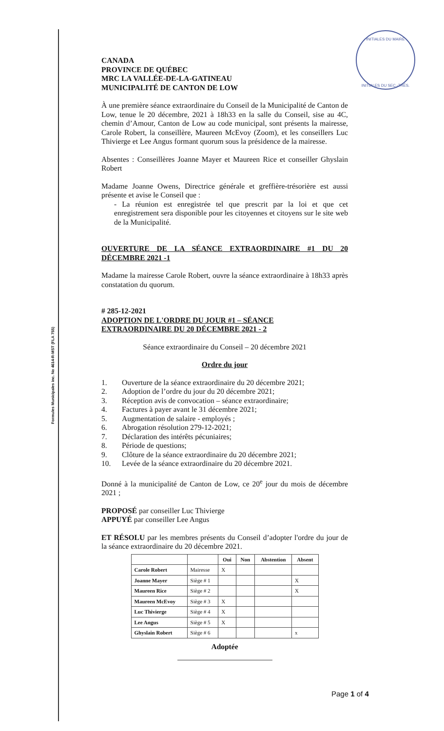Formules Municipales inc. No 4614-R-MST (FLA 755)
INITIALES DU MAIRE
INITIALES DU SEC.-TRÉS.
CANADA
PROVINCE DE QUÉBEC
MRC LA VALLÉE-DE-LA-GATINEAU
MUNICIPALITÉ DE CANTON DE LOW
À une première séance extraordinaire du Conseil de la Municipalité de Canton de Low, tenue le 20 décembre, 2021 à 18h33 en la salle du Conseil, sise au 4C, chemin d’Amour, Canton de Low au code municipal, sont présents la mairesse, Carole Robert, la conseillère, Maureen McEvoy (Zoom), et les conseillers Luc Thivierge et Lee Angus formant quorum sous la présidence de la mairesse.
Absentes : Conseillères Joanne Mayer et Maureen Rice et conseiller Ghyslain Robert
Madame Joanne Owens, Directrice générale et greffière-trésorière est aussi présente et avise le Conseil que :
- La réunion est enregistrée tel que prescrit par la loi et que cet enregistrement sera disponible pour les citoyennes et citoyens sur le site web de la Municipalité.
OUVERTURE DE LA SÉANCE EXTRAORDINAIRE #1 DU 20 DÉCEMBRE 2021 -1
Madame la mairesse Carole Robert, ouvre la séance extraordinaire à 18h33 après constatation du quorum.
# 285-12-2021
ADOPTION DE L'ORDRE DU JOUR #1 – SÉANCE
EXTRAORDINAIRE DU 20 DÉCEMBRE 2021 - 2
Séance extraordinaire du Conseil – 20 décembre 2021
Ordre du jour
1. Ouverture de la séance extraordinaire du 20 décembre 2021;
2. Adoption de l’ordre du jour du 20 décembre 2021;
3. Réception avis de convocation – séance extraordinaire;
4. Factures à payer avant le 31 décembre 2021;
5. Augmentation de salaire - employés ;
6. Abrogation résolution 279-12-2021;
7. Déclaration des intérêts pécuniaires;
8. Période de questions;
9. Clôture de la séance extraordinaire du 20 décembre 2021;
10. Levée de la séance extraordinaire du 20 décembre 2021.
Donné à la municipalité de Canton de Low, ce 20<sup>e</sup> jour du mois de décembre 2021 ;
PROPOSÉ par conseiller Luc Thivierge
APPUYÉ par conseiller Lee Angus
ET RÉSOLU par les membres présents du Conseil d’adopter l'ordre du jour de la séance extraordinaire du 20 décembre 2021.
| | | Oui | Non | Abstention | Absent |
| --- | --- | --- | --- | --- | --- |
| Carole Robert | Mairesse | X | | | |
| Joanne Mayer | Siège # 1 | | | | X |
| Maureen Rice | Siège # 2 | | | | X |
| Maureen McEvoy | Siège # 3 | X | | | |
| Luc Thivierge | Siège # 4 | X | | | |
| Lee Angus | Siège # 5 | X | | | |
| Ghyslain Robert | Siège # 6 | | | | x |
Adoptée
Page 1 of 4